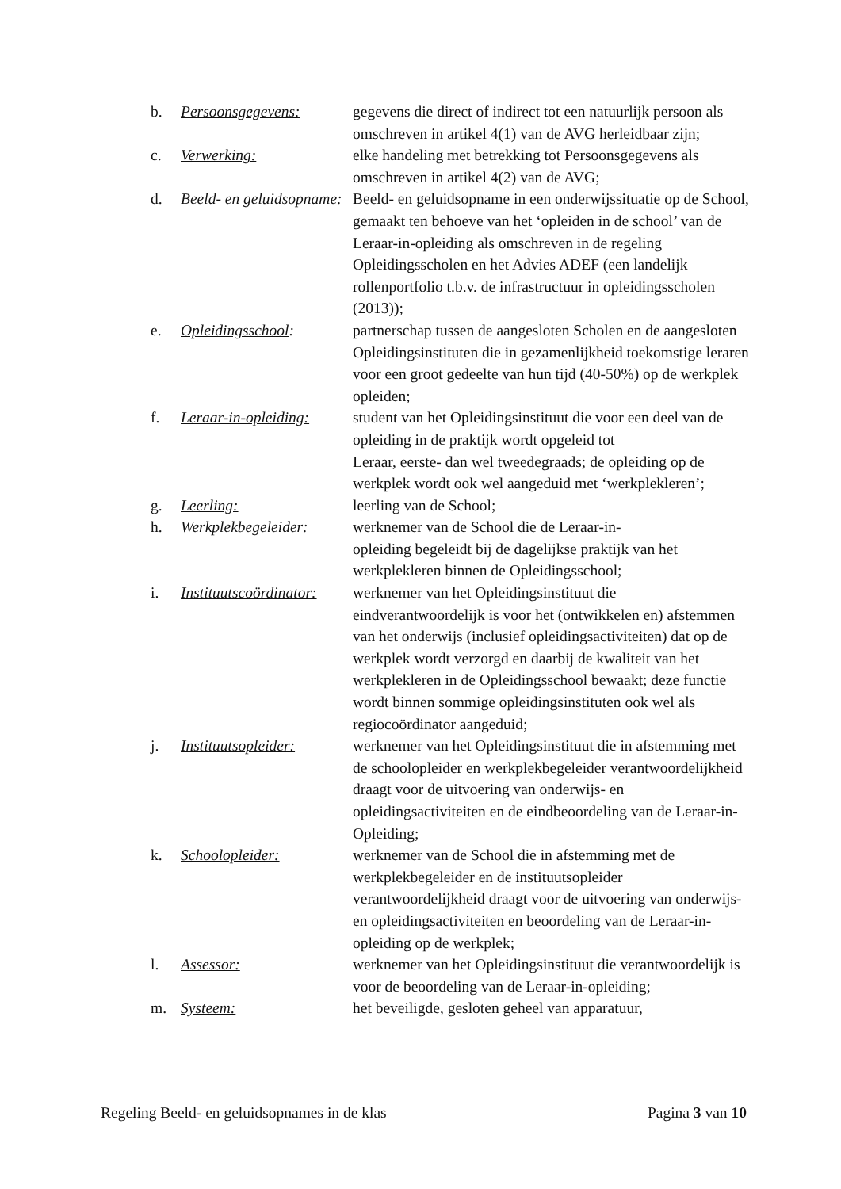b. Persoonsgegevens: gegevens die direct of indirect tot een natuurlijk persoon als omschreven in artikel 4(1) van de AVG herleidbaar zijn;
c. Verwerking: elke handeling met betrekking tot Persoonsgegevens als omschreven in artikel 4(2) van de AVG;
d. Beeld- en geluidsopname:
Beeld- en geluidsopname in een onderwijssituatie op de School, gemaakt ten behoeve van het ‘opleiden in de school’ van de Leraar-in-opleiding als omschreven in de regeling Opleidingsscholen en het Advies ADEF (een landelijk rollenportfolio t.b.v. de infrastructuur in opleidingsscholen (2013));
e. Opleidingsschool: partnerschap tussen de aangesloten Scholen en de aangesloten Opleidingsinstituten die in gezamenlijkheid toekomstige leraren voor een groot gedeelte van hun tijd (40-50%) op de werkplek opleiden;
f. Leraar-in-opleiding:
student van het Opleidingsinstituut die voor een deel van de opleiding in de praktijk wordt opgeleid tot
Leraar, eerste- dan wel tweedegraads; de opleiding op de werkplek wordt ook wel aangeduid met ‘werkplekleren’;
g. Leerling: leerling van de School;
h. Werkplekbegeleider:
werknemer van de School die de Leraar-in-
opleiding begeleidt bij de dagelijkse praktijk van het werkplekleren binnen de Opleidingsschool;
i. Instituutscoördinator:
werknemer van het Opleidingsinstituut die eindverantwoordelijk is voor het (ontwikkelen en) afstemmen van het onderwijs (inclusief opleidingsactiviteiten) dat op de werkplek wordt verzorgd en daarbij de kwaliteit van het werkplekleren in de Opleidingsschool bewaakt; deze functie wordt binnen sommige opleidingsinstituten ook wel als regiocoördinator aangeduid;
j. Instituutsopleider:
werknemer van het Opleidingsinstituut die in afstemming met de schoolopleider en werkplekbegeleider verantwoordelijkheid draagt voor de uitvoering van onderwijs- en opleidingsactiviteiten en de eindbeoordeling van de Leraar-in-Opleiding;
k. Schoolopleider: werknemer van de School die in afstemming met de werkplekbegeleider en de instituutsopleider verantwoordelijkheid draagt voor de uitvoering van onderwijs- en opleidingsactiviteiten en beoordeling van de Leraar-in-opleiding op de werkplek;
l. Assessor: werknemer van het Opleidingsinstituut die verantwoordelijk is voor de beoordeling van de Leraar-in-opleiding;
m. Systeem: het beveiligde, gesloten geheel van apparatuur,
Regeling Beeld- en geluidsopnames in de klas Pagina 3 van 10